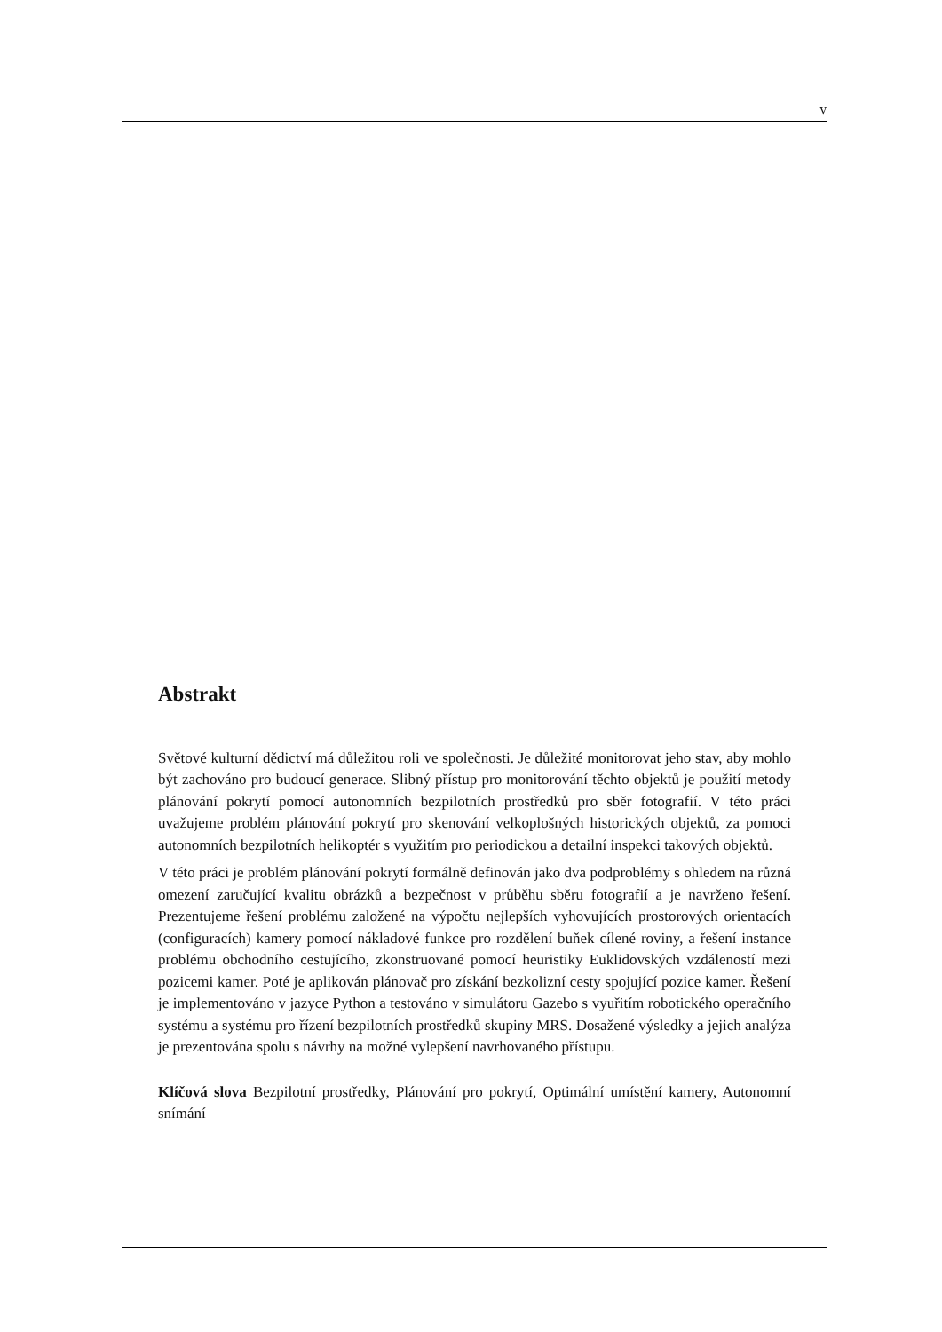v
Abstrakt
Světové kulturní dědictví má důležitou roli ve společnosti. Je důležité monitorovat jeho stav, aby mohlo být zachováno pro budoucí generace. Slibný přístup pro monitorování těchto objektů je použití metody plánování pokrytí pomocí autonomních bezpilotních prostředků pro sběr fotografií. V této práci uvažujeme problém plánování pokrytí pro skenování velkoplošných historických objektů, za pomoci autonomních bezpilotních helikoptér s využitím pro periodickou a detailní inspekci takových objektů.
V této práci je problém plánování pokrytí formálně definován jako dva podproblémy s ohledem na různá omezení zaručující kvalitu obrázků a bezpečnost v průběhu sběru fotografií a je navrženo řešení. Prezentujeme řešení problému založené na výpočtu nejlepších vyhovujících prostorových orientacích (configuracích) kamery pomocí nákladové funkce pro rozdělení buňek cílené roviny, a řešení instance problému obchodního cestujícího, zkonstruované pomocí heuristiky Euklidovských vzdáleností mezi pozicemi kamer. Poté je aplikován plánovač pro získání bezkolizní cesty spojující pozice kamer. Řešení je implementováno v jazyce Python a testováno v simulátoru Gazebo s vyuřitím robotického operačního systému a systému pro řízení bezpilotních prostředků skupiny MRS. Dosažené výsledky a jejich analýza je prezentována spolu s návrhy na možné vylepšení navrhovaného přístupu.
Klíčová slova Bezpilotní prostředky, Plánování pro pokrytí, Optimální umístění kamery, Autonomní snímání